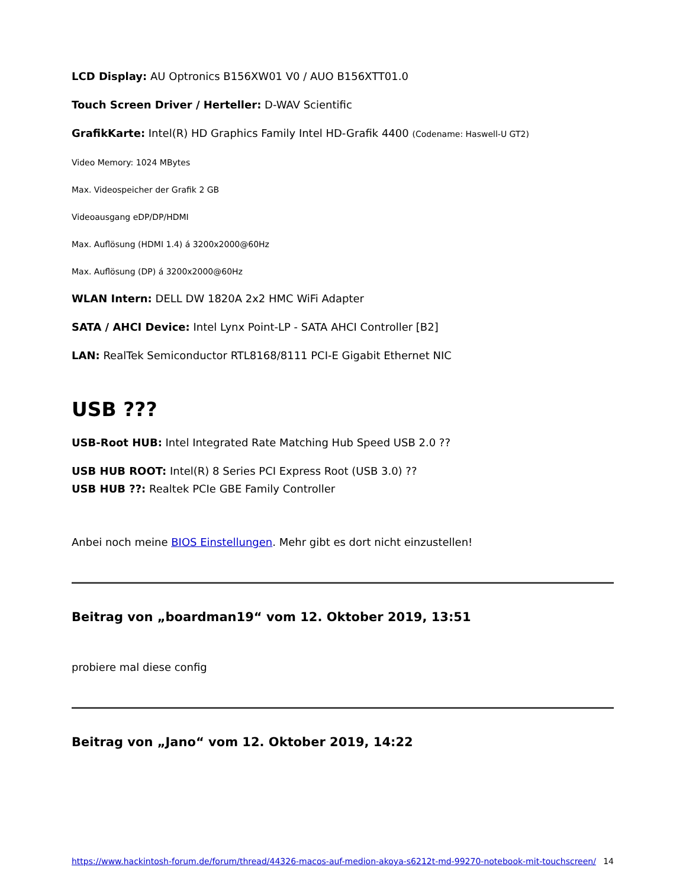LCD Display: AU Optronics B156XW01 V0 / AUO B156XTT01.0
Touch Screen Driver / Herteller: D-WAV Scientific
GrafikKarte: Intel(R) HD Graphics Family Intel HD-Grafik 4400 (Codename: Haswell-U GT2)
Video Memory: 1024 MBytes
Max. Videospeicher der Grafik 2 GB
Videoausgang eDP/DP/HDMI
Max. Auflösung (HDMI 1.4) á 3200x2000@60Hz
Max. Auflösung (DP) á 3200x2000@60Hz
WLAN Intern: DELL DW 1820A 2x2 HMC WiFi Adapter
SATA / AHCI Device: Intel Lynx Point-LP - SATA AHCI Controller [B2]
LAN: RealTek Semiconductor RTL8168/8111 PCI-E Gigabit Ethernet NIC
USB ???
USB-Root HUB: Intel Integrated Rate Matching Hub Speed USB 2.0 ??
USB HUB ROOT: Intel(R) 8 Series PCI Express Root (USB 3.0) ??
USB HUB ??: Realtek PCIe GBE Family Controller
Anbei noch meine BIOS Einstellungen. Mehr gibt es dort nicht einzustellen!
Beitrag von „boardman19“ vom 12. Oktober 2019, 13:51
probiere mal diese config
Beitrag von „Jano“ vom 12. Oktober 2019, 14:22
https://www.hackintosh-forum.de/forum/thread/44326-macos-auf-medion-akoya-s6212t-md-99270-notebook-mit-touchscreen/ 14